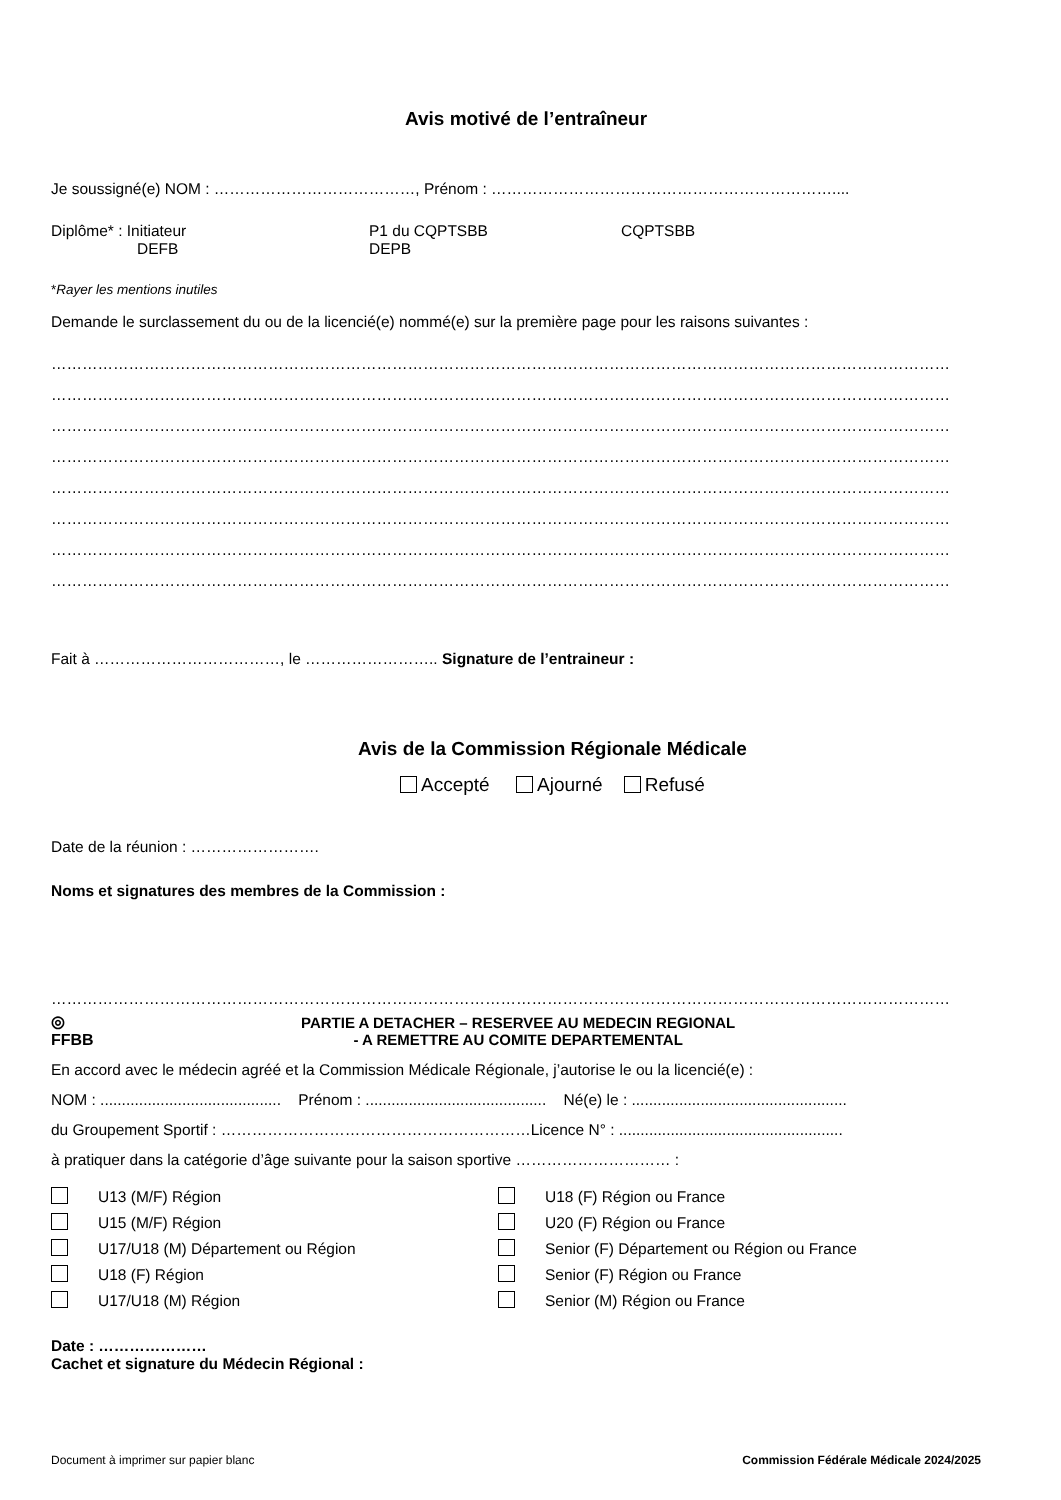Avis motivé de l’entraîneur
Je soussigné(e) NOM : …………………………………, Prénom : …………………………………………………………....
Diplôme* : Initiateur
DEFB
P1 du CQPTSBB
DEPB
CQPTSBB
*Rayer les mentions inutiles
Demande le surclassement du ou de la licencié(e) nommé(e) sur la première page pour les raisons suivantes :
…………………………………………………………………………………………………………………………………………………………
…………………………………………………………………………………………………………………………………………………………
…………………………………………………………………………………………………………………………………………………………
…………………………………………………………………………………………………………………………………………………………
…………………………………………………………………………………………………………………………………………………………
…………………………………………………………………………………………………………………………………………………………
…………………………………………………………………………………………………………………………………………………………
…………………………………………………………………………………………………………………………………………………………
Fait à ………………………………, le …………………….. Signature de l’entraineur :
Avis de la Commission Régionale Médicale
Accepté Ajourné Refusé
Date de la réunion : …………………….
Noms et signatures des membres de la Commission :
…………………………………………………………………………………………………………………………………………………………
◎
FFBB
PARTIE A DETACHER – RESERVEE AU MEDECIN REGIONAL
- A REMETTRE AU COMITE DEPARTEMENTAL
En accord avec le médecin agréé et la Commission Médicale Régionale, j’autorise le ou la licencié(e) :
NOM : .......................................... Prénom : .......................................... Né(e) le : ..................................................
du Groupement Sportif : ……………………………………………………Licence N° : ....................................................
à pratiquer dans la catégorie d’âge suivante pour la saison sportive ………………………… :
U13 (M/F) Région
U15 (M/F) Région
U17/U18 (M) Département ou Région
U18 (F) Région
U17/U18 (M) Région
U18 (F) Région ou France
U20 (F) Région ou France
Senior (F) Département ou Région ou France
Senior (F) Région ou France
Senior (M) Région ou France
Date : …………………
Cachet et signature du Médecin Régional :
Document à imprimer sur papier blanc Commission Fédérale Médicale 2024/2025